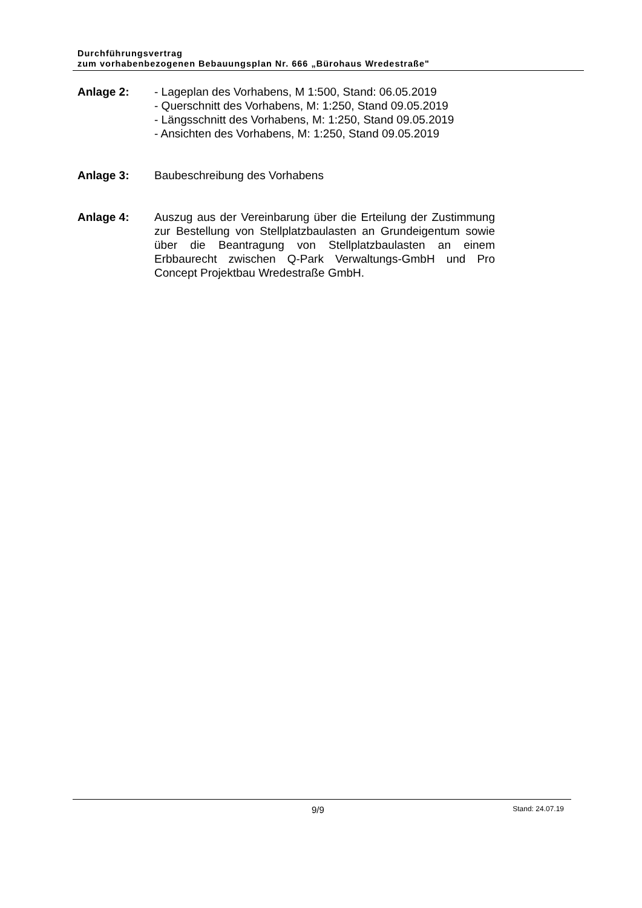Durchführungsvertrag
zum vorhabenbezogenen Bebauungsplan Nr. 666 „Bürohaus Wredestraße"
Anlage 2: - Lageplan des Vorhabens, M 1:500, Stand: 06.05.2019
- Querschnitt des Vorhabens, M: 1:250, Stand 09.05.2019
- Längsschnitt des Vorhabens, M: 1:250, Stand 09.05.2019
- Ansichten des Vorhabens, M: 1:250, Stand 09.05.2019
Anlage 3: Baubeschreibung des Vorhabens
Anlage 4: Auszug aus der Vereinbarung über die Erteilung der Zustimmung zur Bestellung von Stellplatzbaulasten an Grundeigentum sowie über die Beantragung von Stellplatzbaulasten an einem Erbbaurecht zwischen Q-Park Verwaltungs-GmbH und Pro Concept Projektbau Wredestraße GmbH.
9/9 Stand: 24.07.19